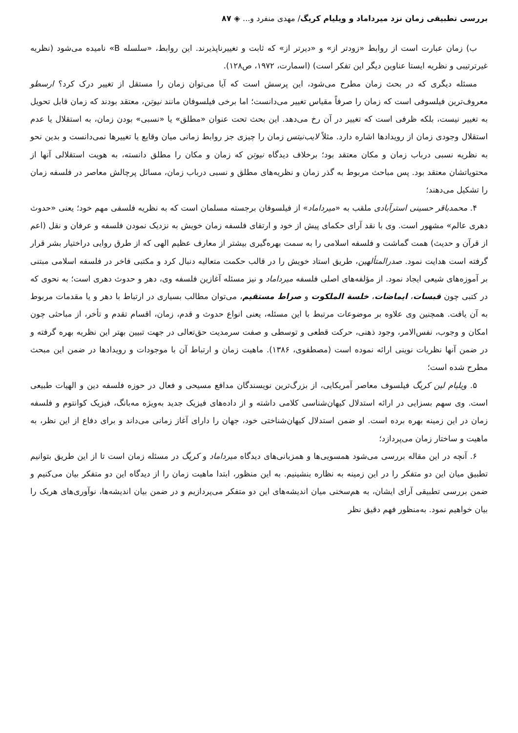بررسی تطبیقی زمان نزد میرداماد و ویلیام کریگ/ مهدی منفرد و... ◈ ۸۷
ب) زمان عبارت است از روابط «زودتر از» و «دیرتر از» که ثابت و تغییرناپذیرند. این روابط، «سلسله B» نامیده می‌شود (نظریه غیرترتیبی و نظریه ایستا عناوین دیگر این تفکر است) (اسمارت، ۱۹۷۲، ص۱۲۸).
مسئله دیگری که در بحث زمان مطرح می‌شود، این پرسش است که آیا می‌توان زمان را مستقل از تغییر درک کرد؟ ارسطو معروف‌ترین فیلسوفی است که زمان را صرفاً مقیاس تغییر می‌دانست؛ اما برخی فیلسوفان مانند نیوتن، معتقد بودند که زمان قابل تحویل به تغییر نیست، بلکه ظرفی است که تغییر در آن رخ می‌دهد. این بحث تحت عنوان «مطلق» یا «نسبی» بودن زمان، به استقلال یا عدم استقلال وجودی زمان از رویدادها اشاره دارد. مثلاً لایب‌نیتس زمان را چیزی جز روابط زمانی میان وقایع یا تغییرها نمی‌دانست و بدین نحو به نظریه نسبی درباب زمان و مکان معتقد بود؛ برخلاف دیدگاه نیوتن که زمان و مکان را مطلق دانسته، به هویت استقلالی آنها از محتویاتشان معتقد بود. پس مباحث مربوط به گذر زمان و نظریه‌های مطلق و نسبی درباب زمان، مسائل پرچالش معاصر در فلسفه زمان را تشکیل می‌دهند؛
۴. محمدباقر حسینی استرآبادی ملقب به «میرداماد» از فیلسوفان برجسته مسلمان است که به نظریه فلسفی مهم خود؛ یعنی «حدوث دهری عالم» مشهور است. وی با نقد آرای حکمای پیش از خود و ارتقای فلسفه زمان خویش به نزدیک نمودن فلسفه و عرفان و نقل (اعم از قرآن و حدیث) همت گماشت و فلسفه اسلامی را به سمت بهره‌گیری بیشتر از معارف عظیم الهی که از طرق روایی دراختیار بشر قرار گرفته است هدایت نمود. صدرالمتألهین، طریق استاد خویش را در قالب حکمت متعالیه دنبال کرد و مکتبی فاخر در فلسفه اسلامی مبتنی بر آموزه‌های شیعی ایجاد نمود. از مؤلفه‌های اصلی فلسفه میرداماد و نیز مسئله آغازین فلسفه وی، دهر و حدوث دهری است؛ به نحوی که در کتبی چون قبسات، ایماضات، خلسة الملکوت و صراط مستقیم، می‌توان مطالب بسیاری در ارتباط با دهر و یا مقدمات مربوط به آن یافت. همچنین وی علاوه بر موضوعات مرتبط با این مسئله، یعنی انواع حدوث و قدم، زمان، اقسام تقدم و تأخر، از مباحثی چون امکان و وجوب، نفس‌الامر، وجود ذهنی، حرکت قطعی و توسطی و صفت سرمدیت حق‌تعالی در جهت تبیین بهتر این نظریه بهره گرفته و در ضمن آنها نظریات نوینی ارائه نموده است (مصطفوی، ۱۳۸۶). ماهیت زمان و ارتباط آن با موجودات و رویدادها در ضمن این مبحث مطرح شده است؛
۵. ویلیام لین کریگ فیلسوف معاصر آمریکایی، از بزرگ‌ترین نویسندگان مدافع مسیحی و فعال در حوزه فلسفه دین و الهیات طبیعی است. وی سهم بسزایی در ارائه استدلال کیهان‌شناسی کلامی داشته و از داده‌های فیزیک جدید به‌ویژه مه‌بانگ، فیزیک کوانتوم و فلسفه زمان در این زمینه بهره برده است. او ضمن استدلال کیهان‌شناختی خود، جهان را دارای آغاز زمانی می‌داند و برای دفاع از این نظر، به ماهیت و ساختار زمان می‌پردازد؛
۶. آنچه در این مقاله بررسی می‌شود همسویی‌ها و همزبانی‌های دیدگاه میرداماد و کریگ در مسئله زمان است تا از این طریق بتوانیم تطبیق میان این دو متفکر را در این زمینه به نظاره بنشینیم. به این منظور، ابتدا ماهیت زمان را از دیدگاه این دو متفکر بیان می‌کنیم و ضمن بررسی تطبیقی آرای ایشان، به هم‌سخنی میان اندیشه‌های این دو متفکر می‌پردازیم و در ضمن بیان اندیشه‌ها، نوآوری‌های هریک را بیان خواهیم نمود. به‌منظور فهم دقیق نظر